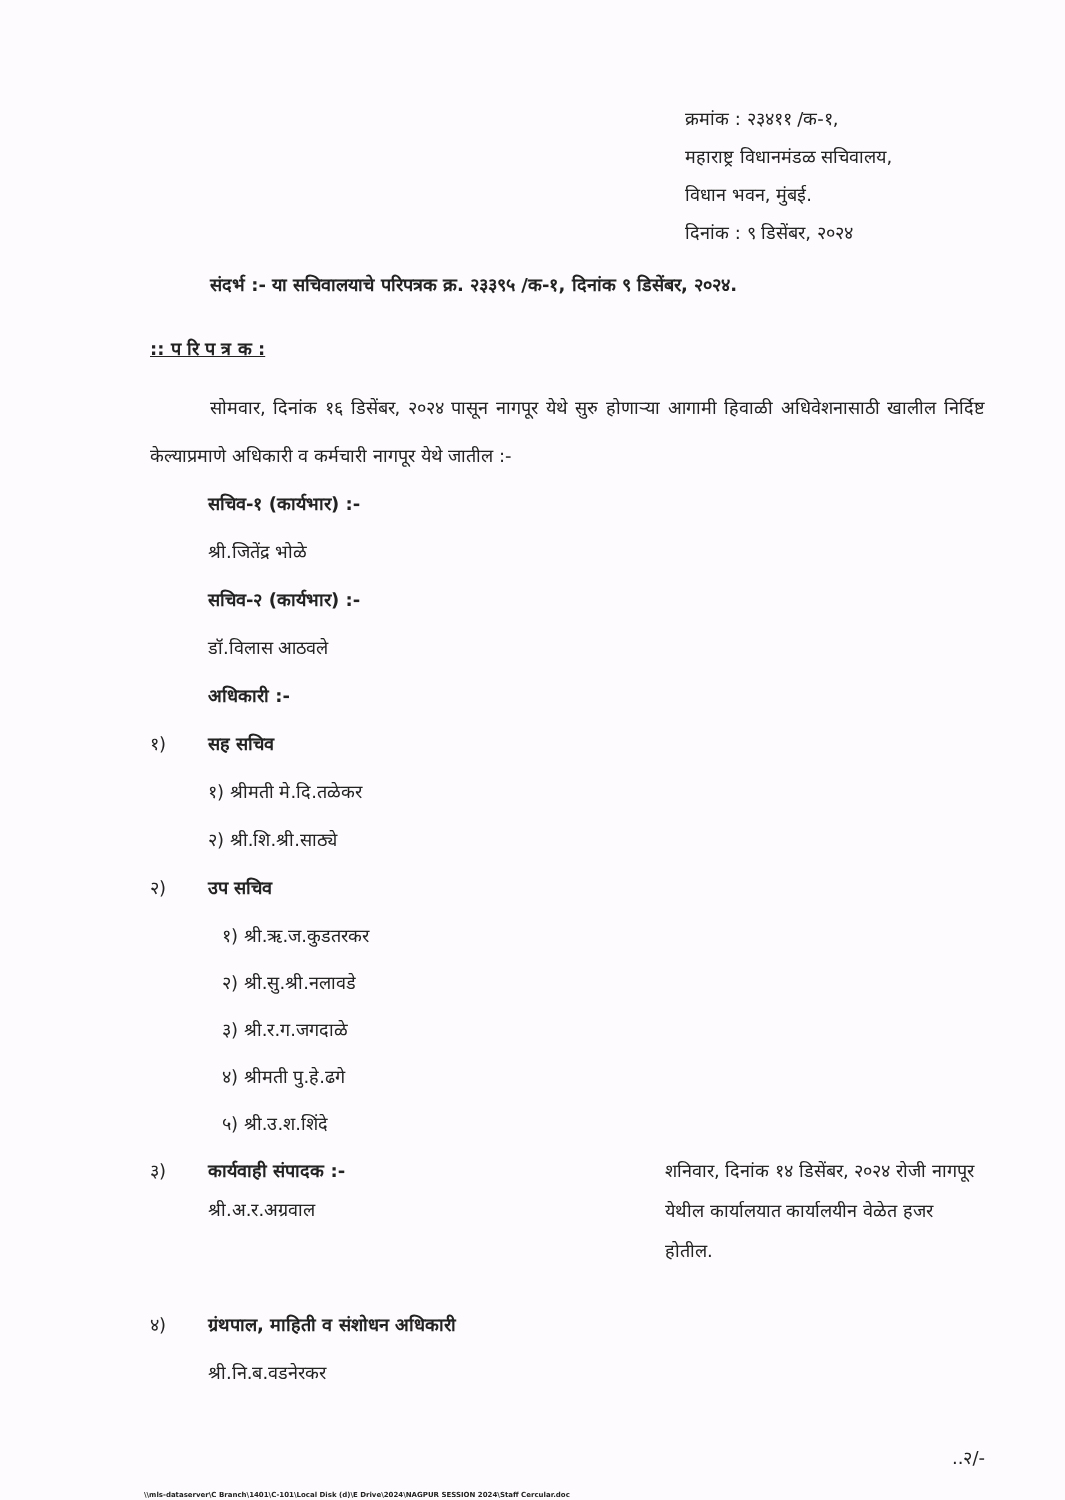क्रमांक : २३४११ /क-१,
महाराष्ट्र विधानमंडळ सचिवालय,
विधान भवन, मुंबई.
दिनांक : ९ डिसेंबर, २०२४
संदर्भ :- या सचिवालयाचे परिपत्रक क्र. २३३९५ /क-१, दिनांक ९ डिसेंबर, २०२४.
:: प रि प त्र क :
सोमवार, दिनांक १६ डिसेंबर, २०२४ पासून नागपूर येथे सुरु होणाऱ्या आगामी हिवाळी अधिवेशनासाठी खालील निर्दिष्ट केल्याप्रमाणे अधिकारी व कर्मचारी नागपूर येथे जातील :-
सचिव-१ (कार्यभार) :-
श्री.जितेंद्र भोळे
सचिव-२ (कार्यभार) :-
डॉ.विलास आठवले
अधिकारी :-
१) सह सचिव
१) श्रीमती मे.दि.तळेकर
२) श्री.शि.श्री.साठ्ये
२) उप सचिव
१) श्री.ऋ.ज.कुडतरकर
२) श्री.सु.श्री.नलावडे
३) श्री.र.ग.जगदाळे
४) श्रीमती पु.हे.ढगे
५) श्री.उ.श.शिंदे
३) कार्यवाही संपादक :-
श्री.अ.र.अग्रवाल
शनिवार, दिनांक १४ डिसेंबर, २०२४ रोजी नागपूर येथील कार्यालयात कार्यालयीन वेळेत हजर होतील.
४) ग्रंथपाल, माहिती व संशोधन अधिकारी
श्री.नि.ब.वडनेरकर
..२/-
\\mls-dataserver\C Branch\1401\C-101\Local Disk (d)\E Drive\2024\NAGPUR SESSION 2024\Staff Cercular.doc